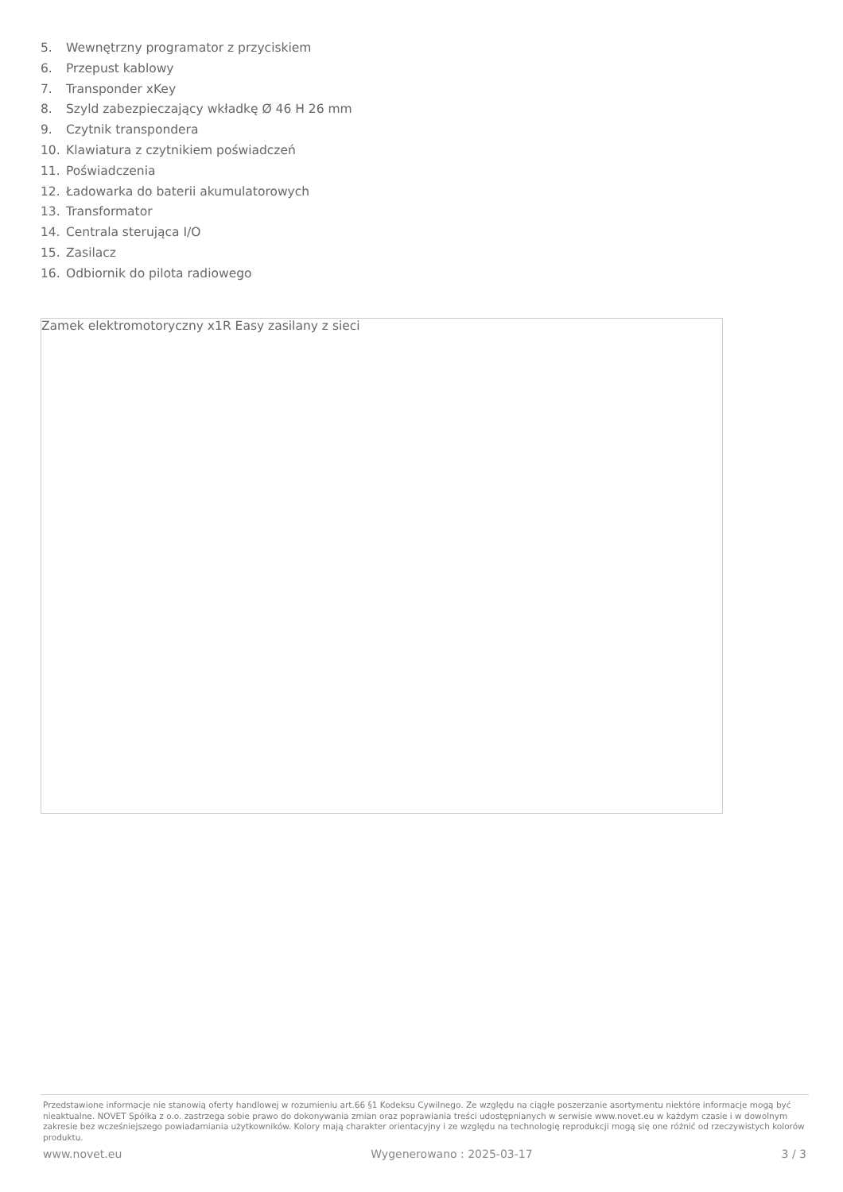5. Wewnętrzny programator z przyciskiem
6. Przepust kablowy
7. Transponder xKey
8. Szyld zabezpieczający wkładkę Ø 46 H 26 mm
9. Czytnik transpondera
10. Klawiatura z czytnikiem poświadczeń
11. Poświadczenia
12. Ładowarka do baterii akumulatorowych
13. Transformator
14. Centrala sterująca I/O
15. Zasilacz
16. Odbiornik do pilota radiowego
Zamek elektromotoryczny x1R Easy zasilany z sieci
Przedstawione informacje nie stanowią oferty handlowej w rozumieniu art.66 §1 Kodeksu Cywilnego. Ze względu na ciągłe poszerzanie asortymentu niektóre informacje mogą być nieaktualne. NOVET Spółka z o.o. zastrzega sobie prawo do dokonywania zmian oraz poprawiania treści udostępnianych w serwisie www.novet.eu w każdym czasie i w dowolnym zakresie bez wcześniejszego powiadamiania użytkowników. Kolory mają charakter orientacyjny i ze względu na technologię reprodukcji mogą się one różnić od rzeczywistych kolorów produktu.
www.novet.eu Wygenerowano : 2025-03-17 3 / 3